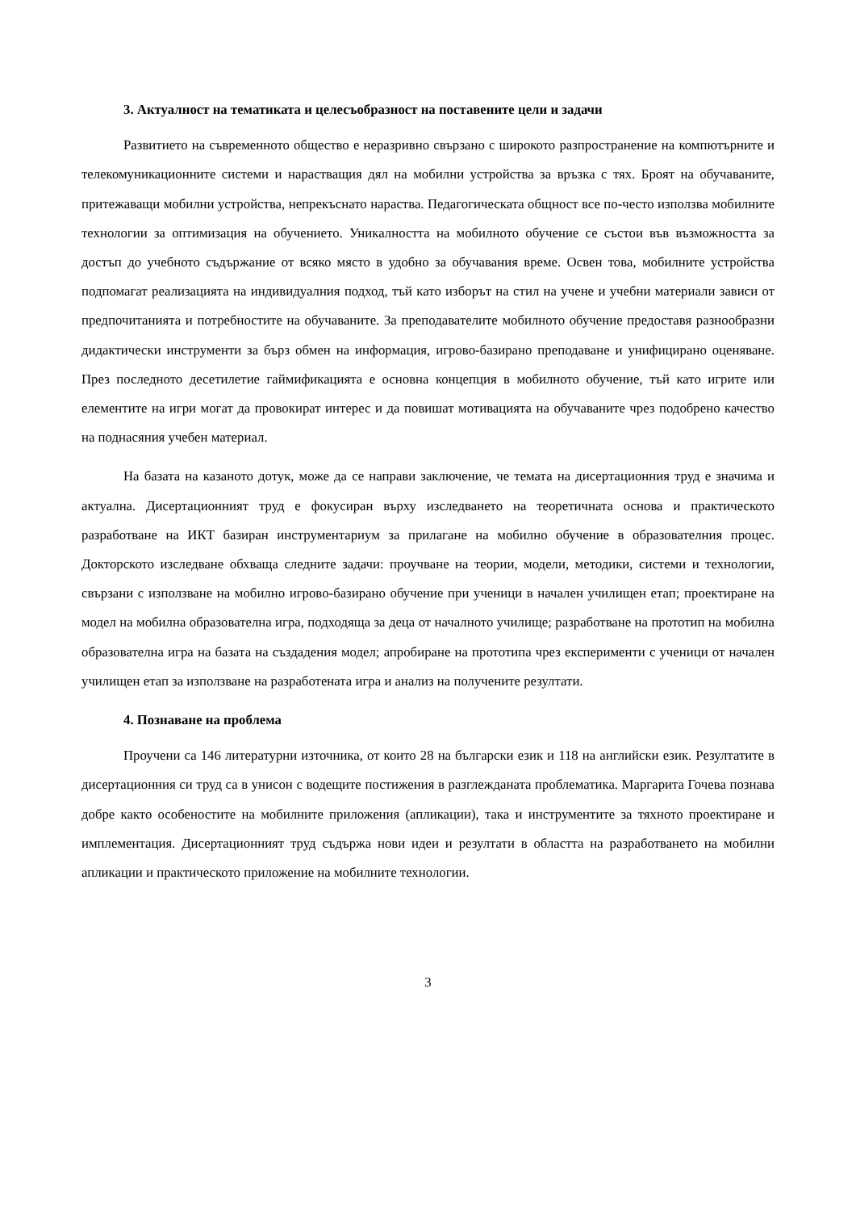3. Актуалност на тематиката и целесъобразност на поставените цели и задачи
Развитието на съвременното общество е неразривно свързано с широкото разпространение на компютърните и телекомуникационните системи и нарастващия дял на мобилни устройства за връзка с тях. Броят на обучаваните, притежаващи мобилни устройства, непрекъснато нараства. Педагогическата общност все по-често използва мобилните технологии за оптимизация на обучението. Уникалността на мобилното обучение се състои във възможността за достъп до учебното съдържание от всяко място в удобно за обучавания време. Освен това, мобилните устройства подпомагат реализацията на индивидуалния подход, тъй като изборът на стил на учене и учебни материали зависи от предпочитанията и потребностите на обучаваните. За преподавателите мобилното обучение предоставя разнообразни дидактически инструменти за бърз обмен на информация, игрово-базирано преподаване и унифицирано оценяване. През последното десетилетие гаймификацията е основна концепция в мобилното обучение, тъй като игрите или елементите на игри могат да провокират интерес и да повишат мотивацията на обучаваните чрез подобрено качество на поднасяния учебен материал.
На базата на казаното дотук, може да се направи заключение, че темата на дисертационния труд е значима и актуална. Дисертационният труд е фокусиран върху изследването на теоретичната основа и практическото разработване на ИКТ базиран инструментариум за прилагане на мобилно обучение в образователния процес. Докторското изследване обхваща следните задачи: проучване на теории, модели, методики, системи и технологии, свързани с използване на мобилно игрово-базирано обучение при ученици в начален училищен етап; проектиране на модел на мобилна образователна игра, подходяща за деца от началното училище; разработване на прототип на мобилна образователна игра на базата на създадения модел; апробиране на прототипа чрез експерименти с ученици от начален училищен етап за използване на разработената игра и анализ на получените резултати.
4. Познаване на проблема
Проучени са 146 литературни източника, от които 28 на български език и 118 на английски език. Резултатите в дисертационния си труд са в унисон с водещите постижения в разглежданата проблематика. Маргарита Гочева познава добре както особеностите на мобилните приложения (апликации), така и инструментите за тяхното проектиране и имплементация. Дисертационният труд съдържа нови идеи и резултати в областта на разработването на мобилни апликации и практическото приложение на мобилните технологии.
3